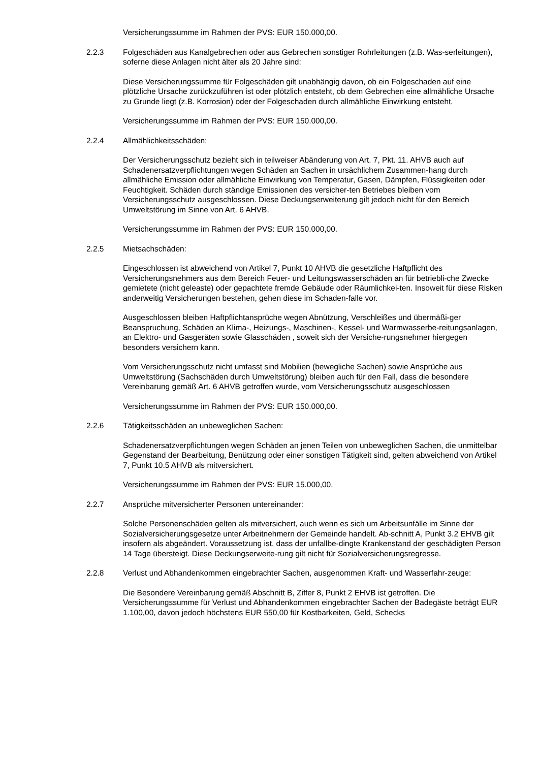Versicherungssumme im Rahmen der PVS: EUR 150.000,00.
2.2.3 Folgeschäden aus Kanalgebrechen oder aus Gebrechen sonstiger Rohrleitungen (z.B. Was-serleitungen), soferne diese Anlagen nicht älter als 20 Jahre sind:
Diese Versicherungssumme für Folgeschäden gilt unabhängig davon, ob ein Folgeschaden auf eine plötzliche Ursache zurückzuführen ist oder plötzlich entsteht, ob dem Gebrechen eine allmähliche Ursache zu Grunde liegt (z.B. Korrosion) oder der Folgeschaden durch allmähliche Einwirkung entsteht.
Versicherungssumme im Rahmen der PVS: EUR 150.000,00.
2.2.4 Allmählichkeitsschäden:
Der Versicherungsschutz bezieht sich in teilweiser Abänderung von Art. 7, Pkt. 11. AHVB auch auf Schadenersatzverpflichtungen wegen Schäden an Sachen in ursächlichem Zusammen-hang durch allmähliche Emission oder allmähliche Einwirkung von Temperatur, Gasen, Dämpfen, Flüssigkeiten oder Feuchtigkeit. Schäden durch ständige Emissionen des versicher-ten Betriebes bleiben vom Versicherungsschutz ausgeschlossen. Diese Deckungserweiterung gilt jedoch nicht für den Bereich Umweltstörung im Sinne von Art. 6 AHVB.
Versicherungssumme im Rahmen der PVS: EUR 150.000,00.
2.2.5 Mietsachschäden:
Eingeschlossen ist abweichend von Artikel 7, Punkt 10 AHVB die gesetzliche Haftpflicht des Versicherungsnehmers aus dem Bereich Feuer- und Leitungswasserschäden an für betriebli-che Zwecke gemietete (nicht geleaste) oder gepachtete fremde Gebäude oder Räumlichkei-ten. Insoweit für diese Risken anderweitig Versicherungen bestehen, gehen diese im Schaden-falle vor.
Ausgeschlossen bleiben Haftpflichtansprüche wegen Abnützung, Verschleißes und übermäßi-ger Beanspruchung, Schäden an Klima-, Heizungs-, Maschinen-, Kessel- und Warmwasserbe-reitungsanlagen, an Elektro- und Gasgeräten sowie Glasschäden , soweit sich der Versiche-rungsnehmer hiergegen besonders versichern kann.
Vom Versicherungsschutz nicht umfasst sind Mobilien (bewegliche Sachen) sowie Ansprüche aus Umweltstörung (Sachschäden durch Umweltstörung) bleiben auch für den Fall, dass die besondere Vereinbarung gemäß Art. 6 AHVB getroffen wurde, vom Versicherungsschutz ausgeschlossen
Versicherungssumme im Rahmen der PVS: EUR 150.000,00.
2.2.6 Tätigkeitsschäden an unbeweglichen Sachen:
Schadenersatzverpflichtungen wegen Schäden an jenen Teilen von unbeweglichen Sachen, die unmittelbar Gegenstand der Bearbeitung, Benützung oder einer sonstigen Tätigkeit sind, gelten abweichend von Artikel 7, Punkt 10.5 AHVB als mitversichert.
Versicherungssumme im Rahmen der PVS: EUR 15.000,00.
2.2.7 Ansprüche mitversicherter Personen untereinander:
Solche Personenschäden gelten als mitversichert, auch wenn es sich um Arbeitsunfälle im Sinne der Sozialversicherungsgesetze unter Arbeitnehmern der Gemeinde handelt. Ab-schnitt A, Punkt 3.2 EHVB gilt insofern als abgeändert. Voraussetzung ist, dass der unfallbe-dingte Krankenstand der geschädigten Person 14 Tage übersteigt. Diese Deckungserweite-rung gilt nicht für Sozialversicherungsregresse.
2.2.8 Verlust und Abhandenkommen eingebrachter Sachen, ausgenommen Kraft- und Wasserfahr-zeuge:
Die Besondere Vereinbarung gemäß Abschnitt B, Ziffer 8, Punkt 2 EHVB ist getroffen. Die Versicherungssumme für Verlust und Abhandenkommen eingebrachter Sachen der Badegäste beträgt EUR 1.100,00, davon jedoch höchstens EUR 550,00 für Kostbarkeiten, Geld, Schecks